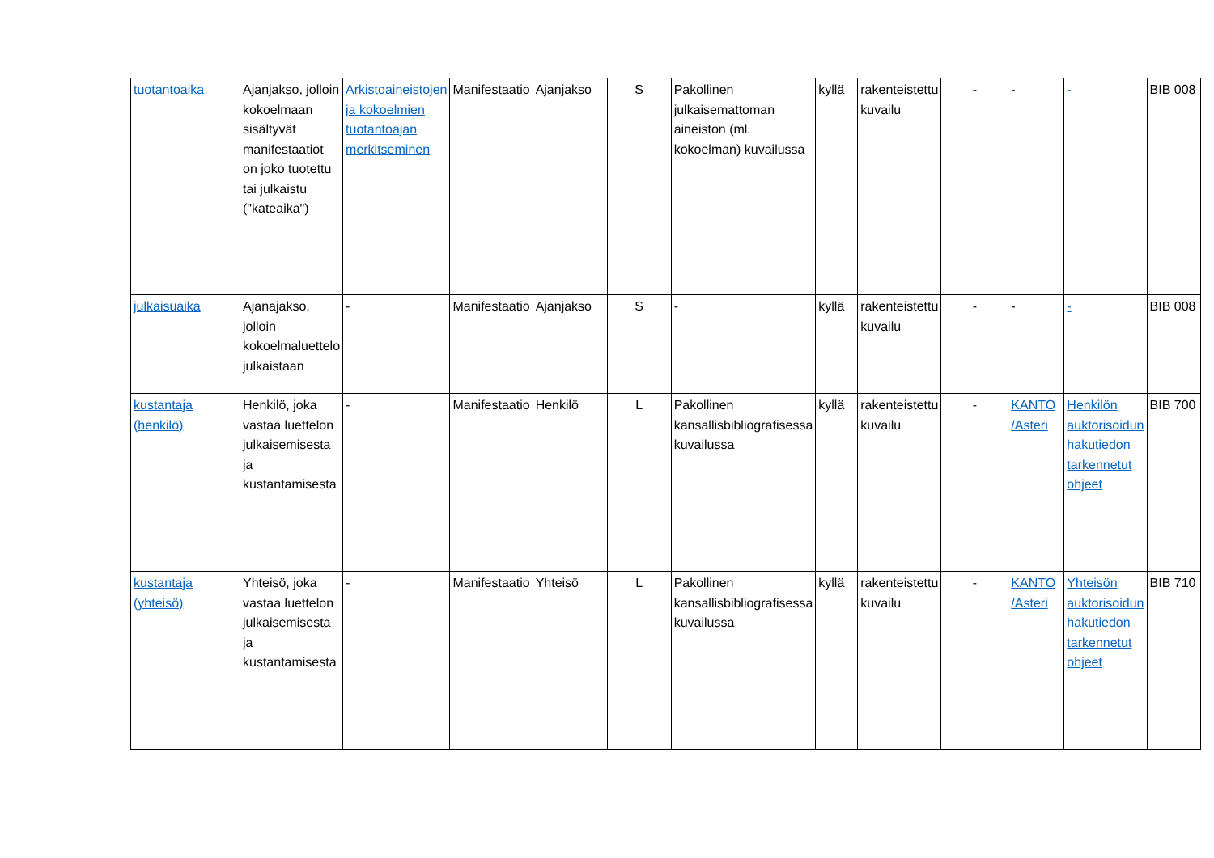| tuotantoaika | Ajanjakso, jolloin kokoelmaan sisältyvät manifestaatiot on joko tuotettu tai julkaistu ("kateaika") | Arkistoaineistojen ja kokoelmien tuotantoajan merkitseminen | Manifestaatio | Ajanjakso | S | Pakollinen julkaisemattoman aineiston (ml. kokoelman) kuvailussa | kyllä | rakenteistettu kuvailu | - | - | - | BIB 008 |
| julkaisuaika | Ajanajakso, jolloin kokoelmaluettelo julkaistaan | - | Manifestaatio | Ajanjakso | S | - | kyllä | rakenteistettu kuvailu | - | - | - | BIB 008 |
| kustantaja (henkilö) | Henkilö, joka vastaa luettelon julkaisemisesta ja kustantamisesta | - | Manifestaatio | Henkilö | L | Pakollinen kansallisbibliografisessa kuvailussa | kyllä | rakenteistettu kuvailu | - | KANTO /Asteri | Henkilön auktorisoidun hakutiedon tarkennetut ohjeet | BIB 700 |
| kustantaja (yhteisö) | Yhteisö, joka vastaa luettelon julkaisemisesta ja kustantamisesta | - | Manifestaatio | Yhteisö | L | Pakollinen kansallisbibliografisessa kuvailussa | kyllä | rakenteistettu kuvailu | - | KANTO /Asteri | Yhteisön auktorisoidun hakutiedon tarkennetut ohjeet | BIB 710 |